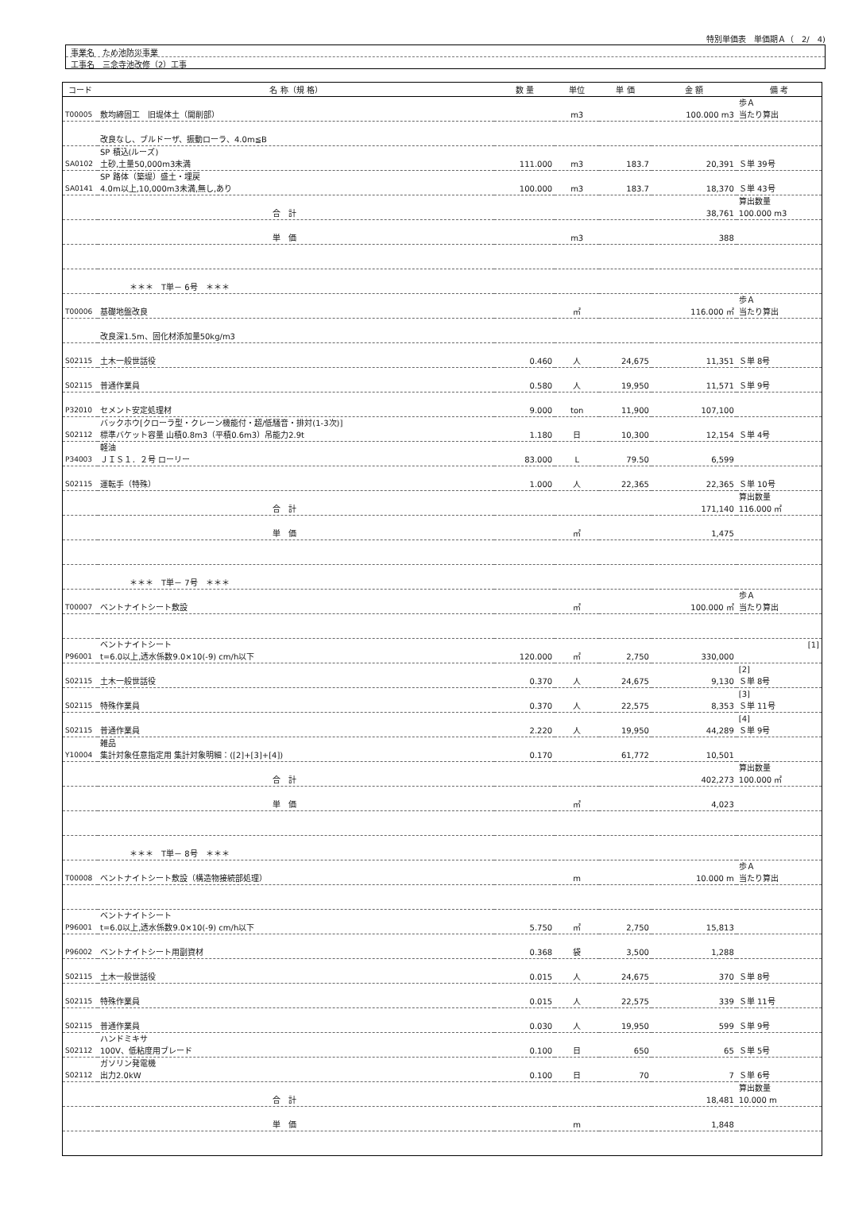特別単価表　単価期Ａ（　2/　4)
事業名　ため池防災事業
工事名　三念寺池改修（2）工事
| コード | 名 称（規 格） | 数 量 | 単位 | 単 価 | 金 額 | 備 考 |
| --- | --- | --- | --- | --- | --- | --- |
| T00005 | 敷均締固工 旧堤体土（開削部） | | m3 | | 100.000 m3 | 歩Ａ 当たり算出 |
| | 改良なし、ブルドーザ、振動ローラ、4.0m≦B | | | | | |
| SA0102 | SP 積込(ルーズ) 土砂,土量50,000m3未満 | 111.000 | m3 | 183.7 | 20,391 | Ｓ単 39号 |
| SA0141 | SP 路体（築堤）盛土・埋戻 4.0m以上,10,000m3未満,無し,あり | 100.000 | m3 | 183.7 | 18,370 | Ｓ単 43号 |
| | 合 計 | | | | 38,761 | 算出数量 100.000 m3 |
| | 単 価 | | m3 | | 388 | |
| | ＊＊＊ T単－ 6号 ＊＊＊ | | | | | |
| T00006 | 基礎地盤改良 | | ㎡ | | 116.000 ㎡ | 歩Ａ 当たり算出 |
| | 改良深1.5m、固化材添加量50kg/m3 | | | | | |
| S02115 | 土木一般世話役 | 0.460 | 人 | 24,675 | 11,351 | Ｓ単 8号 |
| S02115 | 普通作業員 | 0.580 | 人 | 19,950 | 11,571 | Ｓ単 9号 |
| P32010 | セメント安定処理材 | 9.000 | ton | 11,900 | 107,100 | |
| S02112 | バックホウ[クローラ型・クレーン機能付・超/低騒音・排対(1-3次)] 標準バケット容量 山積0.8m3（平積0.6m3）吊能力2.9t | 1.180 | 日 | 10,300 | 12,154 | Ｓ単 4号 |
| P34003 | 軽油 ＪＩＳ１．２号 ローリー | 83.000 | L | 79.50 | 6,599 | |
| S02115 | 運転手（特殊） | 1.000 | 人 | 22,365 | 22,365 | Ｓ単 10号 |
| | 合 計 | | | | 171,140 | 算出数量 116.000 ㎡ |
| | 単 価 | | ㎡ | | 1,475 | |
| | ＊＊＊ T単－ 7号 ＊＊＊ | | | | | |
| T00007 | ベントナイトシート敷設 | | ㎡ | | 100.000 ㎡ | 歩Ａ 当たり算出 |
| P96001 | ベントナイトシート t=6.0以上,透水係数9.0×10(-9) cm/h以下 | 120.000 | ㎡ | 2,750 | 330,000 | [1] |
| S02115 | 土木一般世話役 | 0.370 | 人 | 24,675 | 9,130 | [2] Ｓ単 8号 |
| S02115 | 特殊作業員 | 0.370 | 人 | 22,575 | 8,353 | [3] Ｓ単 11号 |
| S02115 | 普通作業員 | 2.220 | 人 | 19,950 | 44,289 | [4] Ｓ単 9号 |
| Y10004 | 雑品 集計対象任意指定用 集計対象明細：([2]+[3]+[4]) | 0.170 | | 61,772 | 10,501 | |
| | 合 計 | | | | 402,273 | 算出数量 100.000 ㎡ |
| | 単 価 | | ㎡ | | 4,023 | |
| | ＊＊＊ T単－ 8号 ＊＊＊ | | | | | |
| T00008 | ベントナイトシート敷設（構造物接続部処理） | | m | | 10.000 m | 歩Ａ 当たり算出 |
| P96001 | ベントナイトシート t=6.0以上,透水係数9.0×10(-9) cm/h以下 | 5.750 | ㎡ | 2,750 | 15,813 | |
| P96002 | ベントナイトシート用副資材 | 0.368 | 袋 | 3,500 | 1,288 | |
| S02115 | 土木一般世話役 | 0.015 | 人 | 24,675 | 370 | Ｓ単 8号 |
| S02115 | 特殊作業員 | 0.015 | 人 | 22,575 | 339 | Ｓ単 11号 |
| S02115 | 普通作業員 | 0.030 | 人 | 19,950 | 599 | Ｓ単 9号 |
| S02112 | ハンドミキサ 100V、低粘度用ブレード | 0.100 | 日 | 650 | 65 | Ｓ単 5号 |
| S02112 | ガソリン発電機 出力2.0kW | 0.100 | 日 | 70 | 7 | Ｓ単 6号 |
| | 合 計 | | | | 18,481 | 算出数量 10.000 m |
| | 単 価 | | m | | 1,848 | |